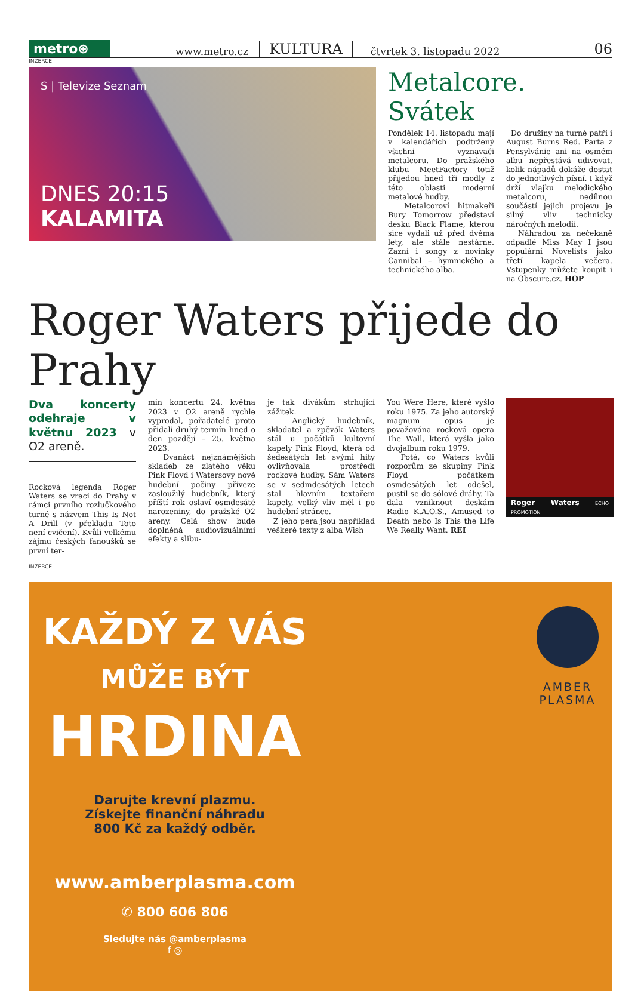metro⊕
www.metro.cz
KULTURA
čtvrtek 3. listopadu 2022
06
INZERCE
S | Televize Seznam
DNES 20:15
KALAMITA
Metalcore. Svátek
Pondělek 14. listopadu mají v kalendářích podtržený všichni vyznavači metalcoru. Do pražského klubu MeetFactory totiž přijedou hned tři modly z této oblasti moderní metalové hudby.
Metalcoroví hitmakeři Bury Tomorrow představí desku Black Flame, kterou sice vydali už před dvěma lety, ale stále nestárne. Zazní i songy z novinky Cannibal – hymnického a technického alba.
Do družiny na turné patří i August Burns Red. Parta z Pensylvánie ani na osmém albu nepřestává udivovat, kolik nápadů dokáže dostat do jednotlivých písní. I když drží vlajku melodického metalcoru, nedílnou součástí jejich projevu je silný vliv technicky náročných melodií.
Náhradou za nečekaně odpadlé Miss May I jsou populární Novelists jako třetí kapela večera. Vstupenky můžete koupit i na Obscure.cz. HOP
Roger Waters přijede do Prahy
Dva koncerty odehraje v květnu 2023 v O2 areně.
Rocková legenda Roger Waters se vrací do Prahy v rámci prvního rozlučkového turné s názvem This Is Not A Drill (v překladu Toto není cvičení). Kvůli velkému zájmu českých fanoušků se první ter-
mín koncertu 24. května 2023 v O2 areně rychle vyprodal, pořadatelé proto přidali druhý termín hned o den později – 25. května 2023.
Dvanáct nejznámějších skladeb ze zlatého věku Pink Floyd i Watersovy nové hudební počiny přiveze zasloužilý hudebník, který příští rok oslaví osmdesáté narozeniny, do pražské O2 areny. Celá show bude doplněná audiovizuálními efekty a slibu-
je tak divákům strhující zážitek.
Anglický hudebník, skladatel a zpěvák Waters stál u počátků kultovní kapely Pink Floyd, která od šedesátých let svými hity ovlivňovala prostředí rockové hudby. Sám Waters se v sedmdesátých letech stal hlavním textařem kapely, velký vliv měl i po hudební stránce.
Z jeho pera jsou například veškeré texty z alba Wish
You Were Here, které vyšlo roku 1975. Za jeho autorský magnum opus je považována rocková opera The Wall, která vyšla jako dvojalbum roku 1979.
Poté, co Waters kvůli rozporům ze skupiny Pink Floyd počátkem osmdesátých let odešel, pustil se do sólové dráhy. Ta dala vzniknout deskám Radio K.A.O.S., Amused to Death nebo Is This the Life We Really Want. REI
Roger Waters ECHO PROMOTION
INZERCE
KAŽDÝ Z VÁS
MŮŽE BÝT
HRDINA
Darujte krevní plazmu.
Získejte finanční náhradu
800 Kč za každý odběr.
www.amberplasma.com
✆ 800 606 806
Sledujte nás @amberplasma
f ◎
AMBER
PLASMA